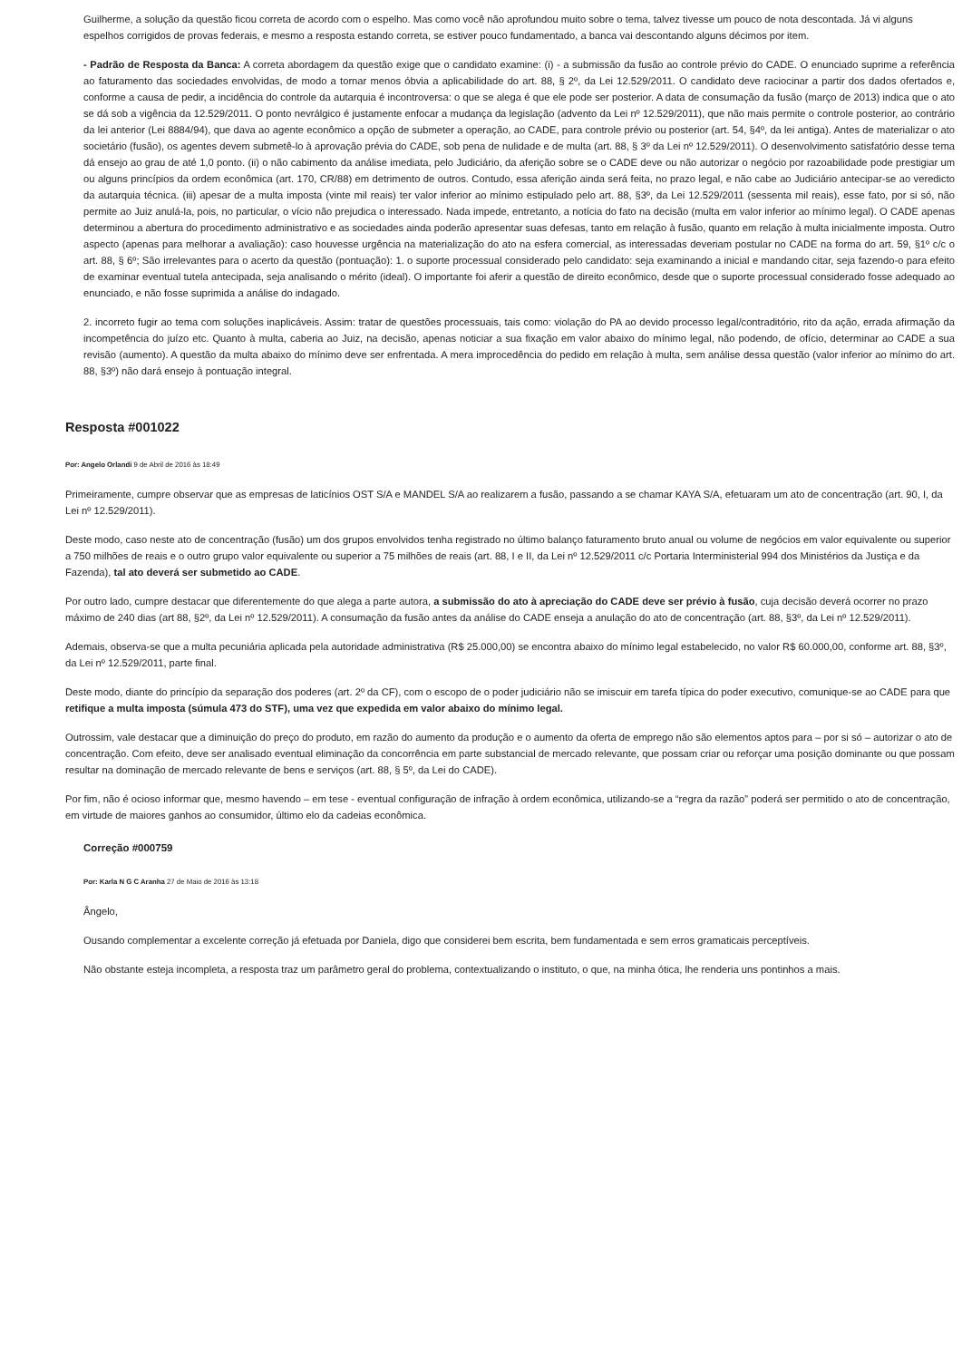Guilherme, a solução da questão ficou correta de acordo com o espelho. Mas como você não aprofundou muito sobre o tema, talvez tivesse um pouco de nota descontada. Já vi alguns espelhos corrigidos de provas federais, e mesmo a resposta estando correta, se estiver pouco fundamentado, a banca vai descontando alguns décimos por item.
- Padrão de Resposta da Banca: A correta abordagem da questão exige que o candidato examine: (i) - a submissão da fusão ao controle prévio do CADE. O enunciado suprime a referência ao faturamento das sociedades envolvidas, de modo a tornar menos óbvia a aplicabilidade do art. 88, § 2º, da Lei 12.529/2011. O candidato deve raciocinar a partir dos dados ofertados e, conforme a causa de pedir, a incidência do controle da autarquia é incontroversa: o que se alega é que ele pode ser posterior. A data de consumação da fusão (março de 2013) indica que o ato se dá sob a vigência da 12.529/2011. O ponto nevrálgico é justamente enfocar a mudança da legislação (advento da Lei nº 12.529/2011), que não mais permite o controle posterior, ao contrário da lei anterior (Lei 8884/94), que dava ao agente econômico a opção de submeter a operação, ao CADE, para controle prévio ou posterior (art. 54, §4º, da lei antiga). Antes de materializar o ato societário (fusão), os agentes devem submetê-lo à aprovação prévia do CADE, sob pena de nulidade e de multa (art. 88, § 3º da Lei nº 12.529/2011). O desenvolvimento satisfatório desse tema dá ensejo ao grau de até 1,0 ponto. (ii) o não cabimento da análise imediata, pelo Judiciário, da aferição sobre se o CADE deve ou não autorizar o negócio por razoabilidade pode prestigiar um ou alguns princípios da ordem econômica (art. 170, CR/88) em detrimento de outros. Contudo, essa aferição ainda será feita, no prazo legal, e não cabe ao Judiciário antecipar-se ao veredicto da autarquia técnica. (iii) apesar de a multa imposta (vinte mil reais) ter valor inferior ao mínimo estipulado pelo art. 88, §3º, da Lei 12.529/2011 (sessenta mil reais), esse fato, por si só, não permite ao Juiz anulá-la, pois, no particular, o vício não prejudica o interessado. Nada impede, entretanto, a notícia do fato na decisão (multa em valor inferior ao mínimo legal). O CADE apenas determinou a abertura do procedimento administrativo e as sociedades ainda poderão apresentar suas defesas, tanto em relação à fusão, quanto em relação à multa inicialmente imposta. Outro aspecto (apenas para melhorar a avaliação): caso houvesse urgência na materialização do ato na esfera comercial, as interessadas deveriam postular no CADE na forma do art. 59, §1º c/c o art. 88, § 6º; São irrelevantes para o acerto da questão (pontuação): 1. o suporte processual considerado pelo candidato: seja examinando a inicial e mandando citar, seja fazendo-o para efeito de examinar eventual tutela antecipada, seja analisando o mérito (ideal). O importante foi aferir a questão de direito econômico, desde que o suporte processual considerado fosse adequado ao enunciado, e não fosse suprimida a análise do indagado.
2. incorreto fugir ao tema com soluções inaplicáveis. Assim: tratar de questões processuais, tais como: violação do PA ao devido processo legal/contraditório, rito da ação, errada afirmação da incompetência do juízo etc. Quanto à multa, caberia ao Juiz, na decisão, apenas noticiar a sua fixação em valor abaixo do mínimo legal, não podendo, de ofício, determinar ao CADE a sua revisão (aumento). A questão da multa abaixo do mínimo deve ser enfrentada. A mera improcedência do pedido em relação à multa, sem análise dessa questão (valor inferior ao mínimo do art. 88, §3º) não dará ensejo à pontuação integral.
Resposta #001022
Por: Angelo Orlandi 9 de Abril de 2016 às 18:49
Primeiramente, cumpre observar que as empresas de laticínios OST S/A e MANDEL S/A ao realizarem a fusão, passando a se chamar KAYA S/A, efetuaram um ato de concentração (art. 90, I, da Lei nº 12.529/2011).
Deste modo, caso neste ato de concentração (fusão) um dos grupos envolvidos tenha registrado no último balanço faturamento bruto anual ou volume de negócios em valor equivalente ou superior a 750 milhões de reais e o outro grupo valor equivalente ou superior a 75 milhões de reais (art. 88, I e II, da Lei nº 12.529/2011 c/c Portaria Interministerial 994 dos Ministérios da Justiça e da Fazenda), tal ato deverá ser submetido ao CADE.
Por outro lado, cumpre destacar que diferentemente do que alega a parte autora, a submissão do ato à apreciação do CADE deve ser prévio à fusão, cuja decisão deverá ocorrer no prazo máximo de 240 dias (art 88, §2º, da Lei nº 12.529/2011). A consumação da fusão antes da análise do CADE enseja a anulação do ato de concentração (art. 88, §3º, da Lei nº 12.529/2011).
Ademais, observa-se que a multa pecuniária aplicada pela autoridade administrativa (R$ 25.000,00) se encontra abaixo do mínimo legal estabelecido, no valor R$ 60.000,00, conforme art. 88, §3º, da Lei nº 12.529/2011, parte final.
Deste modo, diante do princípio da separação dos poderes (art. 2º da CF), com o escopo de o poder judiciário não se imiscuir em tarefa típica do poder executivo, comunique-se ao CADE para que retifique a multa imposta (súmula 473 do STF), uma vez que expedida em valor abaixo do mínimo legal.
Outrossim, vale destacar que a diminuição do preço do produto, em razão do aumento da produção e o aumento da oferta de emprego não são elementos aptos para – por si só – autorizar o ato de concentração. Com efeito, deve ser analisado eventual eliminação da concorrência em parte substancial de mercado relevante, que possam criar ou reforçar uma posição dominante ou que possam resultar na dominação de mercado relevante de bens e serviços (art. 88, § 5º, da Lei do CADE).
Por fim, não é ocioso informar que, mesmo havendo – em tese - eventual configuração de infração à ordem econômica, utilizando-se a “regra da razão” poderá ser permitido o ato de concentração, em virtude de maiores ganhos ao consumidor, último elo da cadeias econômica.
Correção #000759
Por: Karla N G C Aranha 27 de Maio de 2016 às 13:18
Ângelo,
Ousando complementar a excelente correção já efetuada por Daniela, digo que considerei bem escrita, bem fundamentada e sem erros gramaticais perceptíveis.
Não obstante esteja incompleta, a resposta traz um parâmetro geral do problema, contextualizando o instituto, o que, na minha ótica, lhe renderia uns pontinhos a mais.